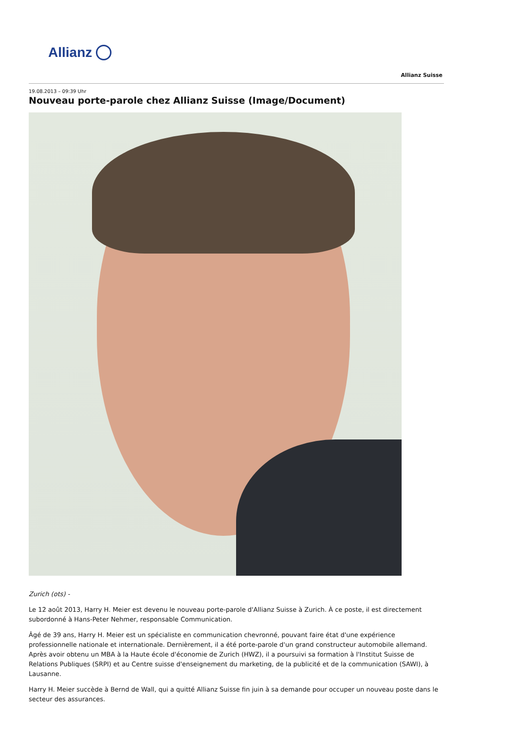Allianz
Allianz Suisse
19.08.2013 – 09:39 Uhr
Nouveau porte-parole chez Allianz Suisse (Image/Document)
Zurich (ots) -
Le 12 août 2013, Harry H. Meier est devenu le nouveau porte-parole d'Allianz Suisse à Zurich. À ce poste, il est directement subordonné à Hans-Peter Nehmer, responsable Communication.
Âgé de 39 ans, Harry H. Meier est un spécialiste en communication chevronné, pouvant faire état d'une expérience professionnelle nationale et internationale. Dernièrement, il a été porte-parole d'un grand constructeur automobile allemand. Après avoir obtenu un MBA à la Haute école d'économie de Zurich (HWZ), il a poursuivi sa formation à l'Institut Suisse de Relations Publiques (SRPI) et au Centre suisse d'enseignement du marketing, de la publicité et de la communication (SAWI), à Lausanne.
Harry H. Meier succède à Bernd de Wall, qui a quitté Allianz Suisse fin juin à sa demande pour occuper un nouveau poste dans le secteur des assurances.